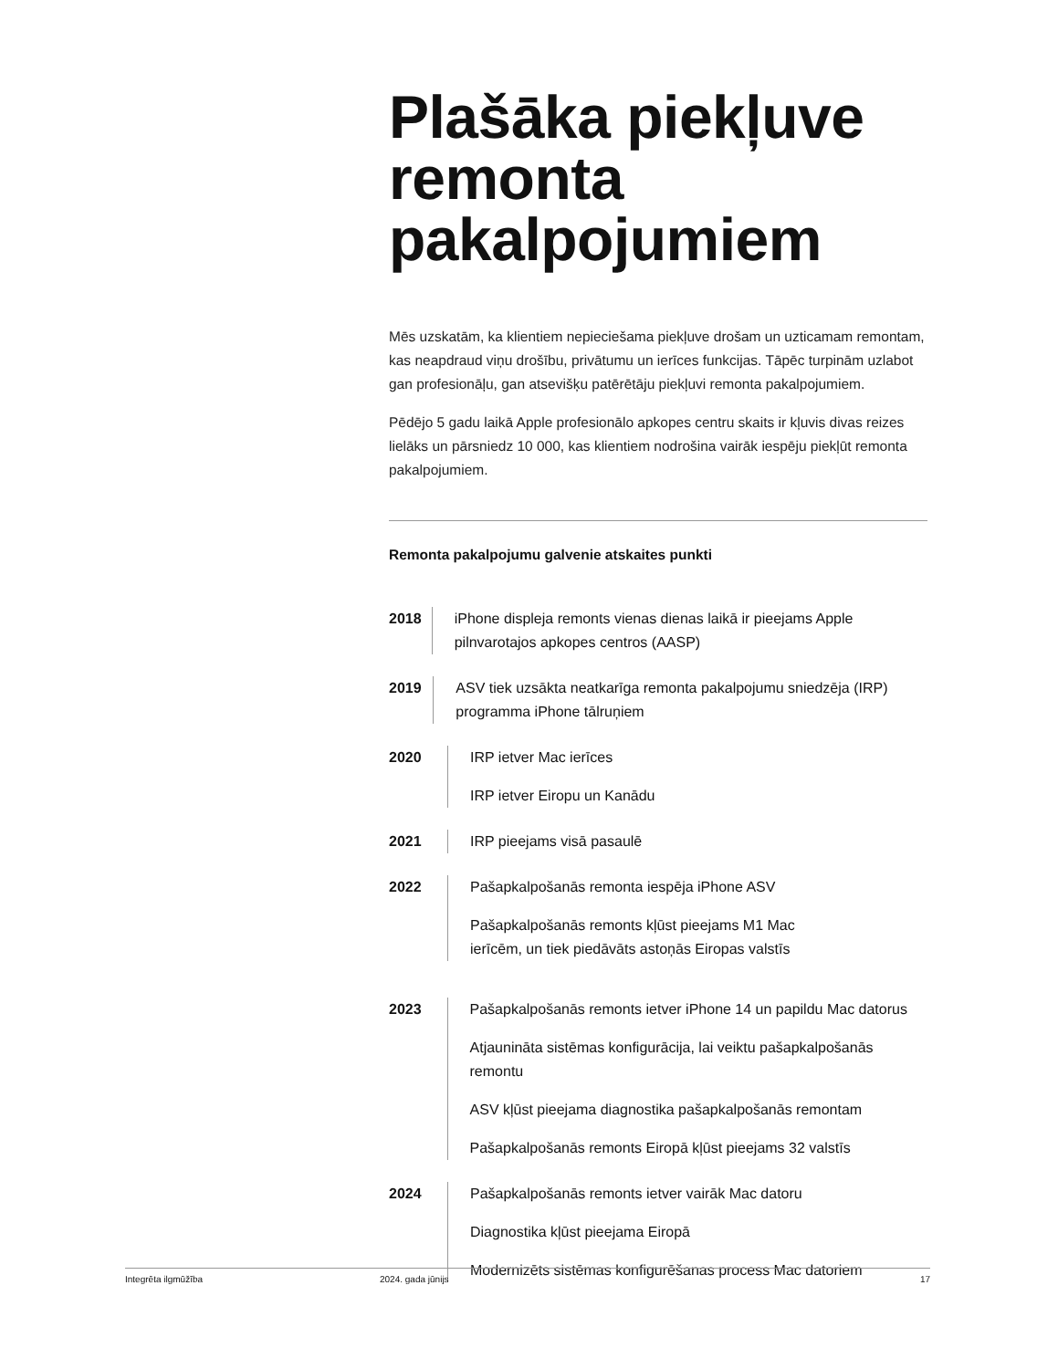Plašāka piekļuve remonta pakalpojumiem
Mēs uzskatām, ka klientiem nepieciešama piekļuve drošam un uzticamam remontam, kas neapdraud viņu drošību, privātumu un ierīces funkcijas. Tāpēc turpinām uzlabot gan profesionāļu, gan atsevišķu patērētāju piekļuvi remonta pakalpojumiem.
Pēdējo 5 gadu laikā Apple profesionālo apkopes centru skaits ir kļuvis divas reizes lielāks un pārsniedz 10 000, kas klientiem nodrošina vairāk iespēju piekļūt remonta pakalpojumiem.
Remonta pakalpojumu galvenie atskaites punkti
2018 iPhone displeja remonts vienas dienas laikā ir pieejams Apple pilnvarotajos apkopes centros (AASP)
2019 ASV tiek uzsākta neatkarīga remonta pakalpojumu sniedzēja (IRP) programma iPhone tālruņiem
2020 IRP ietver Mac ierīces
IRP ietver Eiropu un Kanādu
2021 IRP pieejams visā pasaulē
2022 Pašapkalpošanās remonta iespēja iPhone ASV
Pašapkalpošanās remonts kļūst pieejams M1 Mac
ierīcēm, un tiek piedāvāts astoņās Eiropas valstīs
2023 Pašapkalpošanās remonts ietver iPhone 14 un papildu Mac datorus
Atjaunināta sistēmas konfigurācija, lai veiktu pašapkalpošanās remontu
ASV kļūst pieejama diagnostika pašapkalpošanās remontam
Pašapkalpošanās remonts Eiropā kļūst pieejams 32 valstīs
2024 Pašapkalpošanās remonts ietver vairāk Mac datoru
Diagnostika kļūst pieejama Eiropā
Modernizēts sistēmas konfigurēšanas process Mac datoriem
Integrēta ilgmūžība 2024. gada jūnijs 17